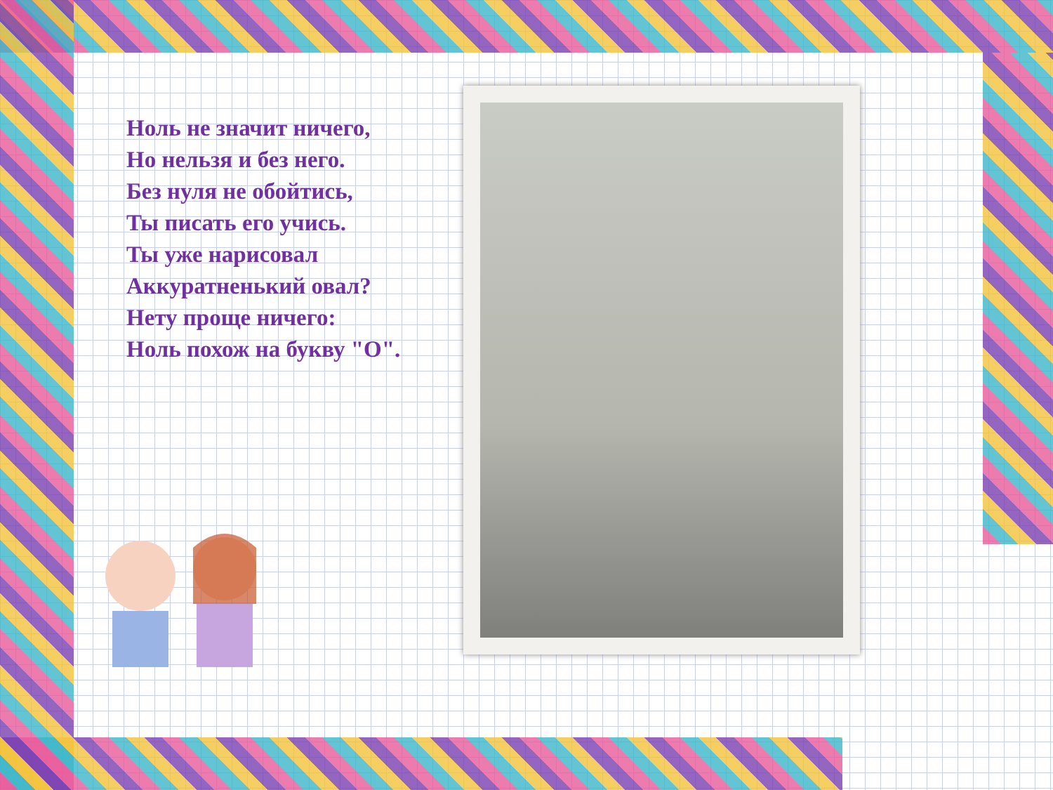Ноль не значит ничего,
Но нельзя и без него.
Без нуля не обойтись,
Ты писать его учись.
Ты уже нарисовал
Аккуратненький овал?
Нету проще ничего:
Ноль похож на букву "О".